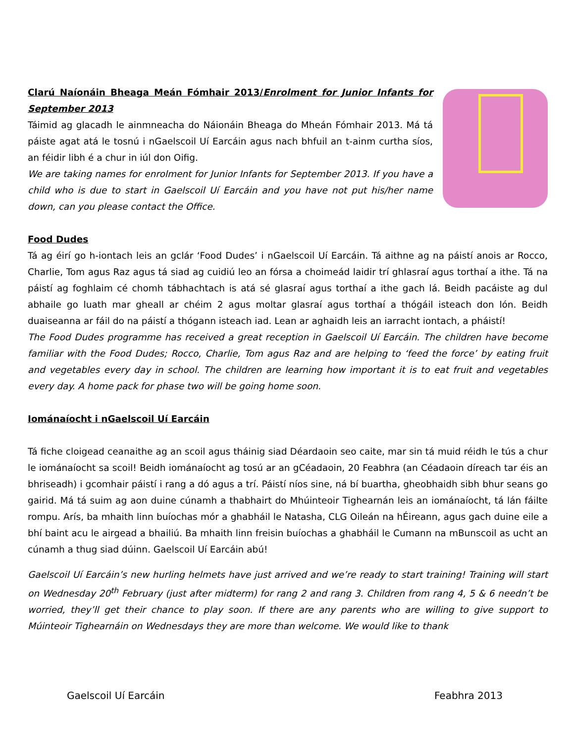Clarú Naíonáin Bheaga Meán Fómhair 2013/Enrolment for Junior Infants for September 2013
Táimid ag glacadh le ainmneacha do Náionáin Bheaga do Mheán Fómhair 2013. Má tá páiste agat atá le tosnú i nGaelscoil Uí Earcáin agus nach bhfuil an t-ainm curtha síos, an féidir libh é a chur in iúl don Oifig.
We are taking names for enrolment for Junior Infants for September 2013. If you have a child who is due to start in Gaelscoil Uí Earcáin and you have not put his/her name down, can you please contact the Office.
Food Dudes
Tá ag éirí go h-iontach leis an gclár ‘Food Dudes’ i nGaelscoil Uí Earcáin. Tá aithne ag na páistí anois ar Rocco, Charlie, Tom agus Raz agus tá siad ag cuidiú leo an fórsa a choimeád laidir trí ghlasraí agus torthaí a ithe. Tá na páistí ag foghlaim cé chomh tábhachtach is atá sé glasraí agus torthaí a ithe gach lá. Beidh pacáiste ag dul abhaile go luath mar gheall ar chéim 2 agus moltar glasraí agus torthaí a thógáil isteach don lón. Beidh duaiseanna ar fáil do na páistí a thógann isteach iad. Lean ar aghaidh leis an iarracht iontach, a pháistí!
The Food Dudes programme has received a great reception in Gaelscoil Uí Earcáin. The children have become familiar with the Food Dudes; Rocco, Charlie, Tom agus Raz and are helping to ‘feed the force’ by eating fruit and vegetables every day in school. The children are learning how important it is to eat fruit and vegetables every day. A home pack for phase two will be going home soon.
Iománaíocht i nGaelscoil Uí Earcáin
Tá fiche cloigead ceanaithe ag an scoil agus tháinig siad Déardaoin seo caite, mar sin tá muid réidh le tús a chur le iománaíocht sa scoil! Beidh iománaíocht ag tosú ar an gCéadaoin, 20 Feabhra (an Céadaoin díreach tar éis an bhriseadh) i gcomhair páistí i rang a dó agus a trí. Páistí níos sine, ná bí buartha, gheobhaidh sibh bhur seans go gairid. Má tá suim ag aon duine cúnamh a thabhairt do Mhúinteoir Tighearnán leis an iománaíocht, tá lán fáilte rompu. Arís, ba mhaith linn buíochas mór a ghabháil le Natasha, CLG Oileán na hÉireann, agus gach duine eile a bhí baint acu le airgead a bhailiú. Ba mhaith linn freisin buíochas a ghabháil le Cumann na mBunscoil as ucht an cúnamh a thug siad dúinn. Gaelscoil Uí Earcáin abú!
Gaelscoil Uí Earcáin’s new hurling helmets have just arrived and we’re ready to start training! Training will start on Wednesday 20<sup>th</sup> February (just after midterm) for rang 2 and rang 3. Children from rang 4, 5 & 6 needn’t be worried, they’ll get their chance to play soon. If there are any parents who are willing to give support to Múinteoir Tighearnáin on Wednesdays they are more than welcome. We would like to thank
Gaelscoil Uí Earcáin Feabhra 2013